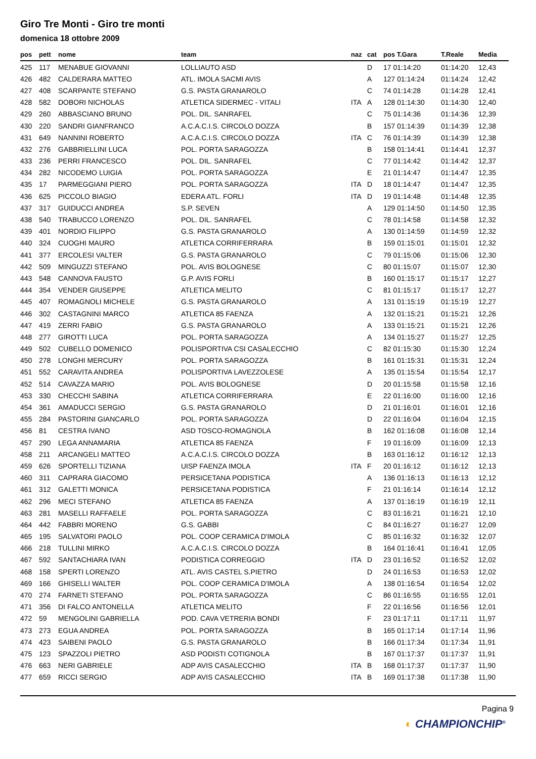Giro Tre Monti - Giro tre monti
domenica 18 ottobre 2009
| pos | pett | nome | team | naz | cat | pos T.Gara | T.Reale | Media |
| --- | --- | --- | --- | --- | --- | --- | --- | --- |
| 425 | 117 | MENABUE GIOVANNI | LOLLIAUTO ASD | | D | 17 01:14:20 | 01:14:20 | 12,43 |
| 426 | 482 | CALDERARA MATTEO | ATL. IMOLA SACMI AVIS | | A | 127 01:14:24 | 01:14:24 | 12,42 |
| 427 | 408 | SCARPANTE STEFANO | G.S. PASTA GRANAROLO | | C | 74 01:14:28 | 01:14:28 | 12,41 |
| 428 | 582 | DOBORI NICHOLAS | ATLETICA SIDERMEC - VITALI | ITA | A | 128 01:14:30 | 01:14:30 | 12,40 |
| 429 | 260 | ABBASCIANO BRUNO | POL. DIL. SANRAFEL | | C | 75 01:14:36 | 01:14:36 | 12,39 |
| 430 | 220 | SANDRI GIANFRANCO | A.C.A.C.I.S. CIRCOLO DOZZA | | B | 157 01:14:39 | 01:14:39 | 12,38 |
| 431 | 649 | NANNINI ROBERTO | A.C.A.C.I.S. CIRCOLO DOZZA | ITA | C | 76 01:14:39 | 01:14:39 | 12,38 |
| 432 | 276 | GABBRIELLINI LUCA | POL. PORTA SARAGOZZA | | B | 158 01:14:41 | 01:14:41 | 12,37 |
| 433 | 236 | PERRI FRANCESCO | POL. DIL. SANRAFEL | | C | 77 01:14:42 | 01:14:42 | 12,37 |
| 434 | 282 | NICODEMO LUIGIA | POL. PORTA SARAGOZZA | | E | 21 01:14:47 | 01:14:47 | 12,35 |
| 435 | 17 | PARMEGGIANI PIERO | POL. PORTA SARAGOZZA | ITA | D | 18 01:14:47 | 01:14:47 | 12,35 |
| 436 | 625 | PICCOLO BIAGIO | EDERA ATL. FORLI | ITA | D | 19 01:14:48 | 01:14:48 | 12,35 |
| 437 | 317 | GUIDUCCI ANDREA | S.P. SEVEN | | A | 129 01:14:50 | 01:14:50 | 12,35 |
| 438 | 540 | TRABUCCO LORENZO | POL. DIL. SANRAFEL | | C | 78 01:14:58 | 01:14:58 | 12,32 |
| 439 | 401 | NORDIO FILIPPO | G.S. PASTA GRANAROLO | | A | 130 01:14:59 | 01:14:59 | 12,32 |
| 440 | 324 | CUOGHI MAURO | ATLETICA CORRIFERRARA | | B | 159 01:15:01 | 01:15:01 | 12,32 |
| 441 | 377 | ERCOLESI VALTER | G.S. PASTA GRANAROLO | | C | 79 01:15:06 | 01:15:06 | 12,30 |
| 442 | 509 | MINGUZZI STEFANO | POL. AVIS BOLOGNESE | | C | 80 01:15:07 | 01:15:07 | 12,30 |
| 443 | 548 | CANNOVA FAUSTO | G.P. AVIS FORLI | | B | 160 01:15:17 | 01:15:17 | 12,27 |
| 444 | 354 | VENDER GIUSEPPE | ATLETICA MELITO | | C | 81 01:15:17 | 01:15:17 | 12,27 |
| 445 | 407 | ROMAGNOLI MICHELE | G.S. PASTA GRANAROLO | | A | 131 01:15:19 | 01:15:19 | 12,27 |
| 446 | 302 | CASTAGNINI MARCO | ATLETICA 85 FAENZA | | A | 132 01:15:21 | 01:15:21 | 12,26 |
| 447 | 419 | ZERRI FABIO | G.S. PASTA GRANAROLO | | A | 133 01:15:21 | 01:15:21 | 12,26 |
| 448 | 277 | GIROTTI LUCA | POL. PORTA SARAGOZZA | | A | 134 01:15:27 | 01:15:27 | 12,25 |
| 449 | 502 | CUBELLO DOMENICO | POLISPORTIVA CSI CASALECCHIO | | C | 82 01:15:30 | 01:15:30 | 12,24 |
| 450 | 278 | LONGHI MERCURY | POL. PORTA SARAGOZZA | | B | 161 01:15:31 | 01:15:31 | 12,24 |
| 451 | 552 | CARAVITA ANDREA | POLISPORTIVA LAVEZZOLESE | | A | 135 01:15:54 | 01:15:54 | 12,17 |
| 452 | 514 | CAVAZZA MARIO | POL. AVIS BOLOGNESE | | D | 20 01:15:58 | 01:15:58 | 12,16 |
| 453 | 330 | CHECCHI SABINA | ATLETICA CORRIFERRARA | | E | 22 01:16:00 | 01:16:00 | 12,16 |
| 454 | 361 | AMADUCCI SERGIO | G.S. PASTA GRANAROLO | | D | 21 01:16:01 | 01:16:01 | 12,16 |
| 455 | 284 | PASTORINI GIANCARLO | POL. PORTA SARAGOZZA | | D | 22 01:16:04 | 01:16:04 | 12,15 |
| 456 | 81 | CESTRA IVANO | ASD TOSCO-ROMAGNOLA | | B | 162 01:16:08 | 01:16:08 | 12,14 |
| 457 | 290 | LEGA ANNAMARIA | ATLETICA 85 FAENZA | | F | 19 01:16:09 | 01:16:09 | 12,13 |
| 458 | 211 | ARCANGELI MATTEO | A.C.A.C.I.S. CIRCOLO DOZZA | | B | 163 01:16:12 | 01:16:12 | 12,13 |
| 459 | 626 | SPORTELLI TIZIANA | UISP FAENZA IMOLA | ITA | F | 20 01:16:12 | 01:16:12 | 12,13 |
| 460 | 311 | CAPRARA GIACOMO | PERSICETANA PODISTICA | | A | 136 01:16:13 | 01:16:13 | 12,12 |
| 461 | 312 | GALETTI MONICA | PERSICETANA PODISTICA | | F | 21 01:16:14 | 01:16:14 | 12,12 |
| 462 | 296 | MECI STEFANO | ATLETICA 85 FAENZA | | A | 137 01:16:19 | 01:16:19 | 12,11 |
| 463 | 281 | MASELLI RAFFAELE | POL. PORTA SARAGOZZA | | C | 83 01:16:21 | 01:16:21 | 12,10 |
| 464 | 442 | FABBRI MORENO | G.S. GABBI | | C | 84 01:16:27 | 01:16:27 | 12,09 |
| 465 | 195 | SALVATORI PAOLO | POL. COOP CERAMICA D'IMOLA | | C | 85 01:16:32 | 01:16:32 | 12,07 |
| 466 | 218 | TULLINI MIRKO | A.C.A.C.I.S. CIRCOLO DOZZA | | B | 164 01:16:41 | 01:16:41 | 12,05 |
| 467 | 592 | SANTACHIARA IVAN | PODISTICA CORREGGIO | ITA | D | 23 01:16:52 | 01:16:52 | 12,02 |
| 468 | 158 | SPERTI LORENZO | ATL. AVIS CASTEL S.PIETRO | | D | 24 01:16:53 | 01:16:53 | 12,02 |
| 469 | 166 | GHISELLI WALTER | POL. COOP CERAMICA D'IMOLA | | A | 138 01:16:54 | 01:16:54 | 12,02 |
| 470 | 274 | FARNETI STEFANO | POL. PORTA SARAGOZZA | | C | 86 01:16:55 | 01:16:55 | 12,01 |
| 471 | 356 | DI FALCO ANTONELLA | ATLETICA MELITO | | F | 22 01:16:56 | 01:16:56 | 12,01 |
| 472 | 59 | MENGOLINI GABRIELLA | POD. CAVA VETRERIA BONDI | | F | 23 01:17:11 | 01:17:11 | 11,97 |
| 473 | 273 | EGUA ANDREA | POL. PORTA SARAGOZZA | | B | 165 01:17:14 | 01:17:14 | 11,96 |
| 474 | 423 | SAIBENI PAOLO | G.S. PASTA GRANAROLO | | B | 166 01:17:34 | 01:17:34 | 11,91 |
| 475 | 123 | SPAZZOLI PIETRO | ASD PODISTI COTIGNOLA | | B | 167 01:17:37 | 01:17:37 | 11,91 |
| 476 | 663 | NERI GABRIELE | ADP AVIS CASALECCHIO | ITA | B | 168 01:17:37 | 01:17:37 | 11,90 |
| 477 | 659 | RICCI SERGIO | ADP AVIS CASALECCHIO | ITA | B | 169 01:17:38 | 01:17:38 | 11,90 |
Pagina 9
◐ CHAMPIONCHIP<sup>®</sup>